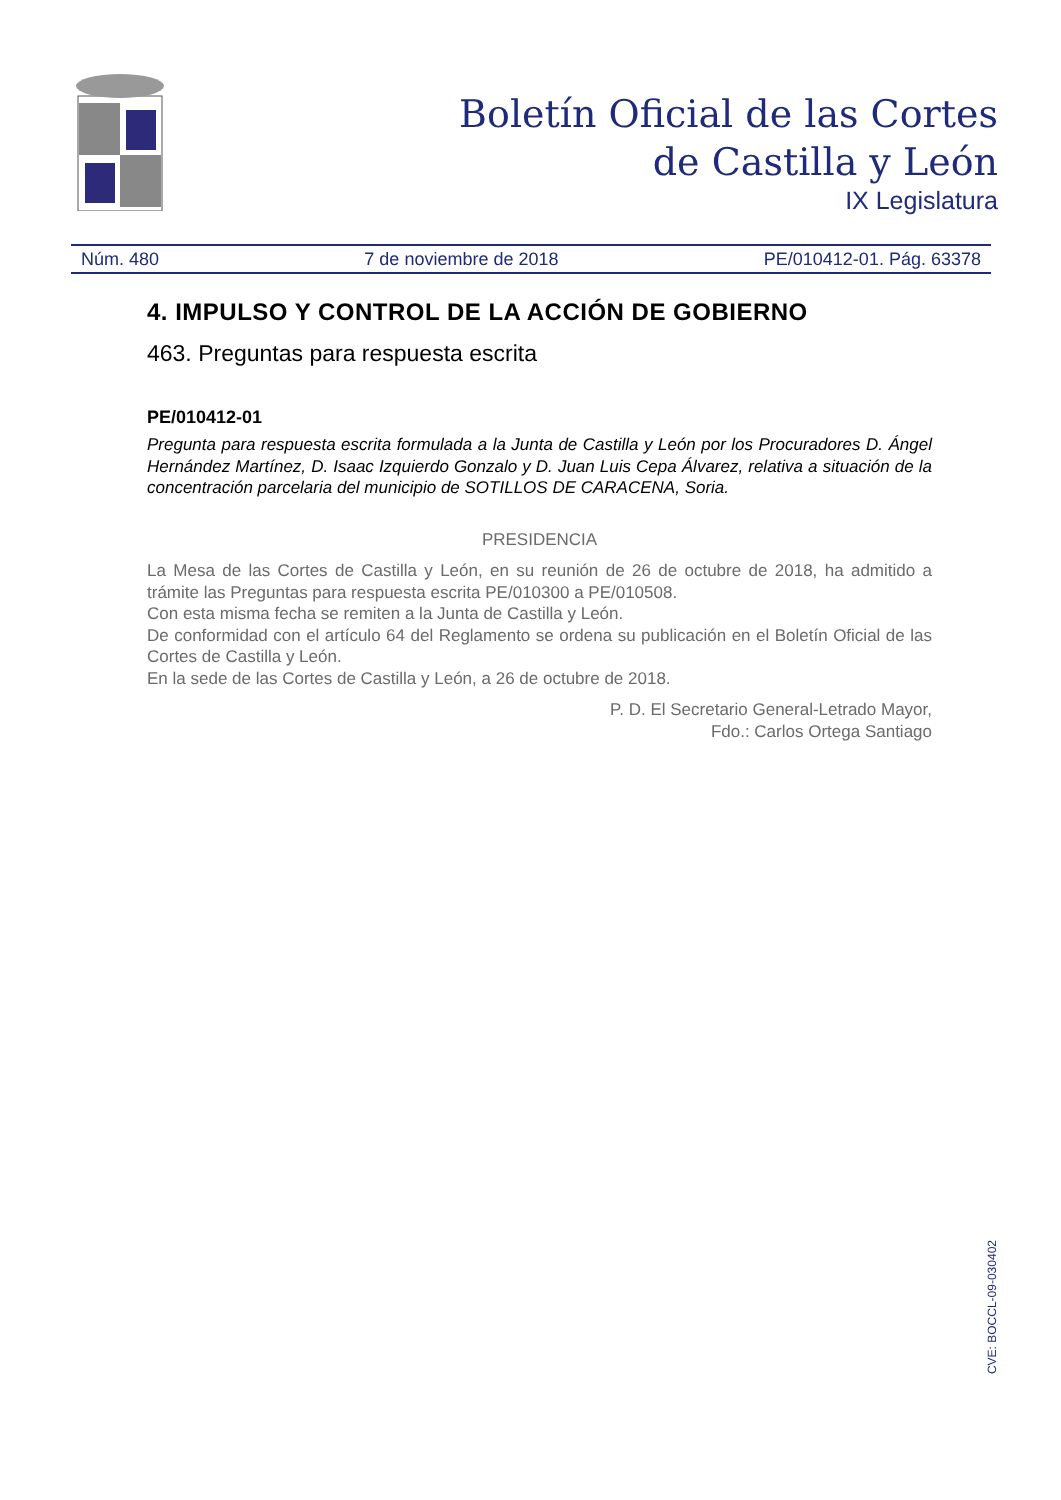Boletín Oficial de las Cortes
de Castilla y León
IX Legislatura
Núm. 480 7 de noviembre de 2018 PE/010412-01. Pág. 63378
4. IMPULSO Y CONTROL DE LA ACCIÓN DE GOBIERNO
463. Preguntas para respuesta escrita
PE/010412-01
Pregunta para respuesta escrita formulada a la Junta de Castilla y León por los Procuradores D. Ángel Hernández Martínez, D. Isaac Izquierdo Gonzalo y D. Juan Luis Cepa Álvarez, relativa a situación de la concentración parcelaria del municipio de SOTILLOS DE CARACENA, Soria.
PRESIDENCIA
La Mesa de las Cortes de Castilla y León, en su reunión de 26 de octubre de 2018, ha admitido a trámite las Preguntas para respuesta escrita PE/010300 a PE/010508.
Con esta misma fecha se remiten a la Junta de Castilla y León.
De conformidad con el artículo 64 del Reglamento se ordena su publicación en el Boletín Oficial de las Cortes de Castilla y León.
En la sede de las Cortes de Castilla y León, a 26 de octubre de 2018.
P. D. El Secretario General-Letrado Mayor,
Fdo.: Carlos Ortega Santiago
CVE: BOCCL-09-030402